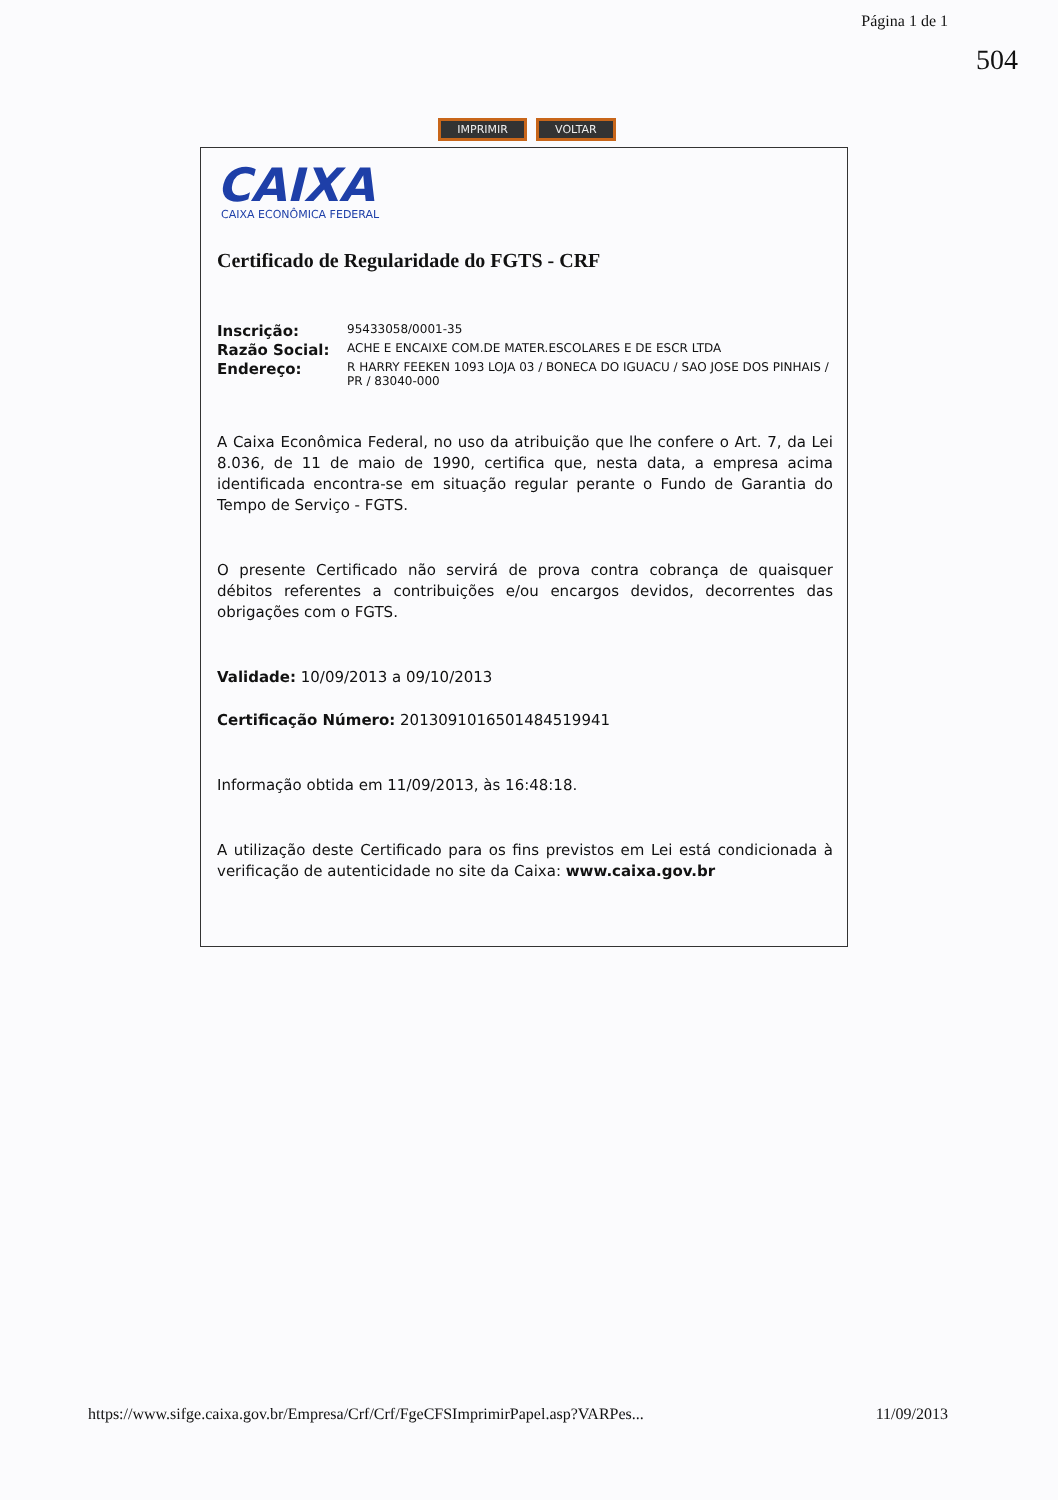Página 1 de 1
504
IMPRIMIR VOLTAR
CAIXA
CAIXA ECONÔMICA FEDERAL
Certificado de Regularidade do FGTS - CRF
Inscrição: 95433058/0001-35
Razão Social: ACHE E ENCAIXE COM.DE MATER.ESCOLARES E DE ESCR LTDA
Endereço: R HARRY FEEKEN 1093 LOJA 03 / BONECA DO IGUACU / SAO JOSE DOS PINHAIS / PR / 83040-000
A Caixa Econômica Federal, no uso da atribuição que lhe confere o Art. 7, da Lei 8.036, de 11 de maio de 1990, certifica que, nesta data, a empresa acima identificada encontra-se em situação regular perante o Fundo de Garantia do Tempo de Serviço - FGTS.
O presente Certificado não servirá de prova contra cobrança de quaisquer débitos referentes a contribuições e/ou encargos devidos, decorrentes das obrigações com o FGTS.
Validade: 10/09/2013 a 09/10/2013
Certificação Número: 2013091016501484519941
Informação obtida em 11/09/2013, às 16:48:18.
A utilização deste Certificado para os fins previstos em Lei está condicionada à verificação de autenticidade no site da Caixa: www.caixa.gov.br
https://www.sifge.caixa.gov.br/Empresa/Crf/Crf/FgeCFSImprimirPapel.asp?VARPes... 11/09/2013